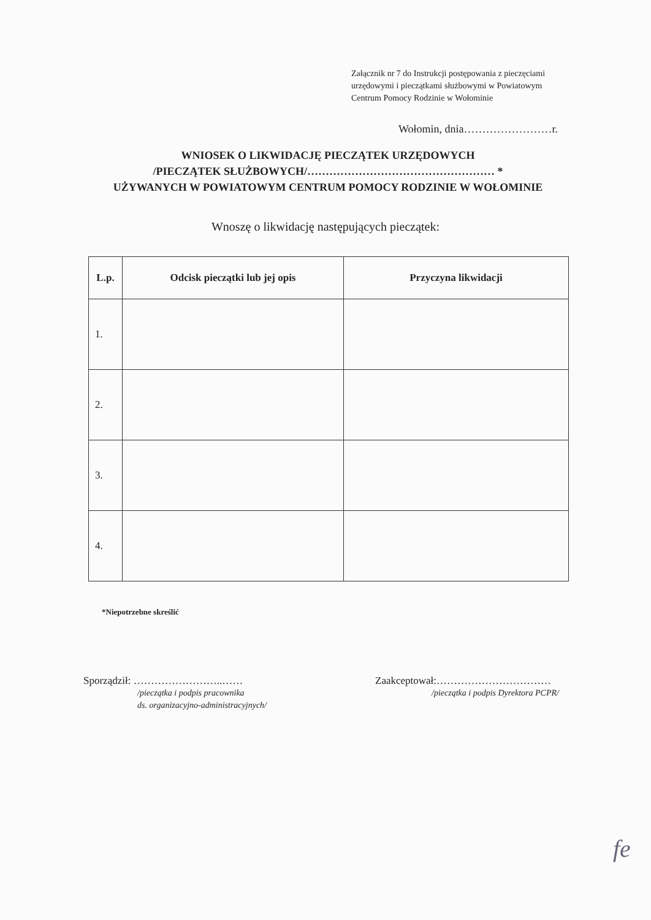Załącznik nr 7 do Instrukcji postępowania z pieczęciami
urzędowymi i pieczątkami służbowymi w Powiatowym
Centrum Pomocy Rodzinie w Wołominie
Wołomin, dnia……………………r.
WNIOSEK O LIKWIDACJĘ PIECZĄTEK URZĘDOWYCH
/PIECZĄTEK SŁUŻBOWYCH/…………………………………………… *
UŻYWANYCH W POWIATOWYM CENTRUM POMOCY RODZINIE W WOŁOMINIE
Wnoszę o likwidację następujących pieczątek:
| L.p. | Odcisk pieczątki lub jej opis | Przyczyna likwidacji |
| --- | --- | --- |
| 1. | | |
| 2. | | |
| 3. | | |
| 4. | | |
*Niepotrzebne skreślić
Sporządził: ……………………..……
/pieczątka i podpis pracownika
ds. organizacyjno-administracyjnych/
Zaakceptował:……………………………
/pieczątka i podpis Dyrektora PCPR/
fe